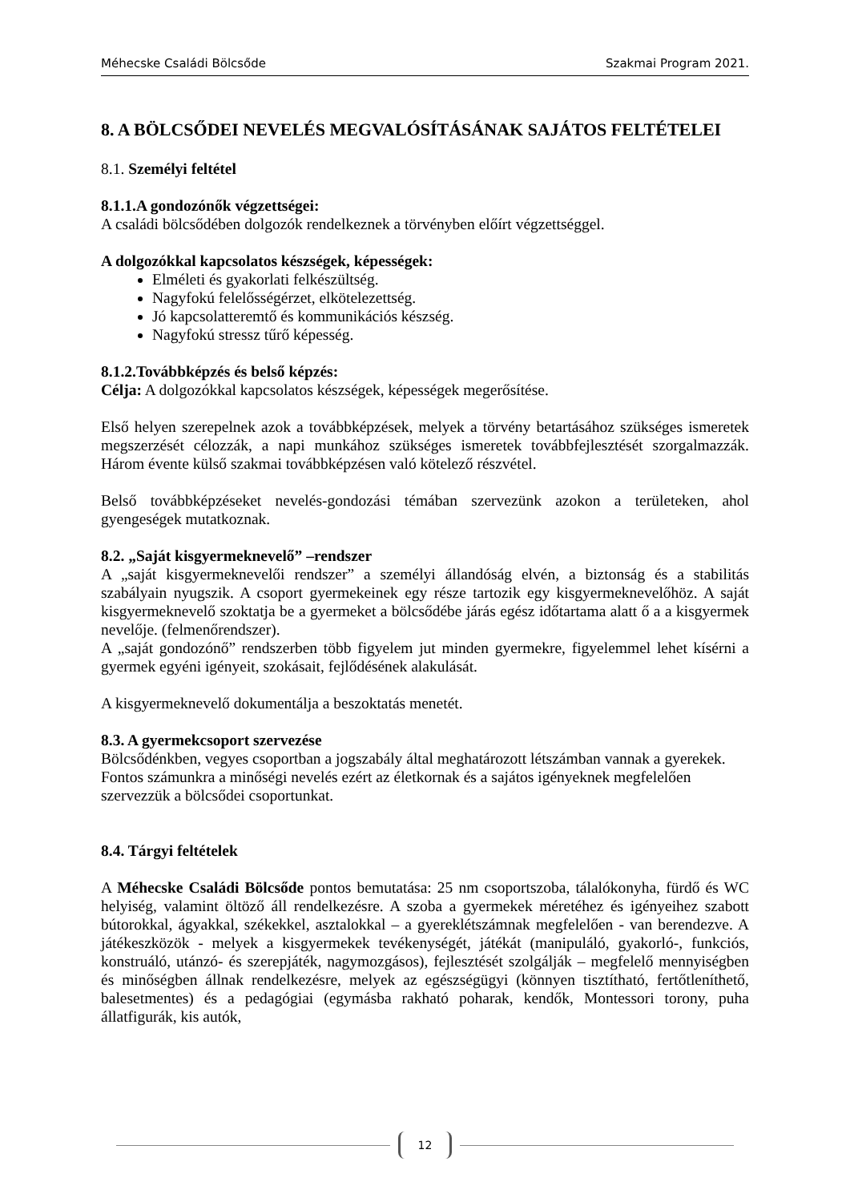Méhecske Családi Bölcsőde Szakmai Program 2021.
8. A BÖLCSŐDEI NEVELÉS MEGVALÓSÍTÁSÁNAK SAJÁTOS FELTÉTELEI
8.1. Személyi feltétel
8.1.1.A gondozónők végzettségei:
A családi bölcsődében dolgozók rendelkeznek a törvényben előírt végzettséggel.
A dolgozókkal kapcsolatos készségek, képességek:
Elméleti és gyakorlati felkészültség.
Nagyfokú felelősségérzet, elkötelezettség.
Jó kapcsolatteremtő és kommunikációs készség.
Nagyfokú stressz tűrő képesség.
8.1.2.Továbbképzés és belső képzés:
Célja: A dolgozókkal kapcsolatos készségek, képességek megerősítése.
Első helyen szerepelnek azok a továbbképzések, melyek a törvény betartásához szükséges ismeretek megszerzését célozzák, a napi munkához szükséges ismeretek továbbfejlesztését szorgalmazzák. Három évente külső szakmai továbbképzésen való kötelező részvétel.
Belső továbbképzéseket nevelés-gondozási témában szervezünk azokon a területeken, ahol gyengeségek mutatkoznak.
8.2. „Saját kisgyermeknevelő” –rendszer
A „saját kisgyermeknevelői rendszer” a személyi állandóság elvén, a biztonság és a stabilitás szabályain nyugszik. A csoport gyermekeinek egy része tartozik egy kisgyermeknevelőhöz. A saját kisgyermeknevelő szoktatja be a gyermeket a bölcsődébe járás egész időtartama alatt ő a a kisgyermek nevelője. (felmenőrendszer).
A „saját gondozónő” rendszerben több figyelem jut minden gyermekre, figyelemmel lehet kísérni a gyermek egyéni igényeit, szokásait, fejlődésének alakulását.
A kisgyermeknevelő dokumentálja a beszoktatás menetét.
8.3. A gyermekcsoport szervezése
Bölcsődénkben, vegyes csoportban a jogszabály által meghatározott létszámban vannak a gyerekek. Fontos számunkra a minőségi nevelés ezért az életkornak és a sajátos igényeknek megfelelően szervezzük a bölcsődei csoportunkat.
8.4. Tárgyi feltételek
A Méhecske Családi Bölcsőde pontos bemutatása: 25 nm csoportszoba, tálalókonyha, fürdő és WC helyiség, valamint öltöző áll rendelkezésre. A szoba a gyermekek méretéhez és igényeihez szabott bútorokkal, ágyakkal, székekkel, asztalokkal – a gyereklétszámnak megfelelően - van berendezve. A játékeszközök - melyek a kisgyermekek tevékenységét, játékát (manipuláló, gyakorló-, funkciós, konstruáló, utánzó- és szerepjáték, nagymozgásos), fejlesztését szolgálják – megfelelő mennyiségben és minőségben állnak rendelkezésre, melyek az egészségügyi (könnyen tisztítható, fertőtleníthető, balesetmentes) és a pedagógiai (egymásba rakható poharak, kendők, Montessori torony, puha állatfigurák, kis autók,
12